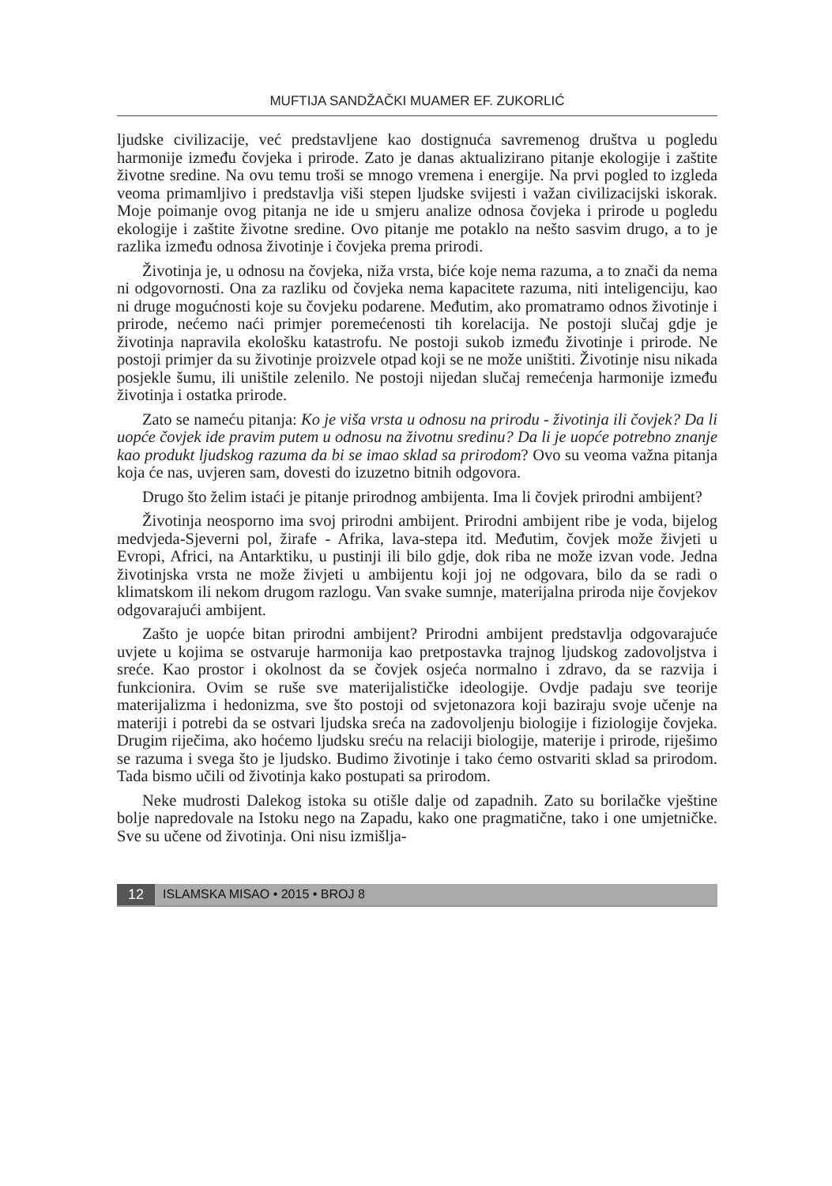MUFTIJA SANDŽAČKI MUAMER EF. ZUKORLIĆ
ljudske civilizacije, već predstavljene kao dostignuća savremenog društva u pogledu harmonije između čovjeka i prirode. Zato je danas aktualizirano pitanje ekologije i zaštite životne sredine. Na ovu temu troši se mnogo vremena i energije. Na prvi pogled to izgleda veoma primamljivo i predstavlja viši stepen ljudske svijesti i važan civilizacijski iskorak. Moje poimanje ovog pitanja ne ide u smjeru analize odnosa čovjeka i prirode u pogledu ekologije i zaštite životne sredine. Ovo pitanje me potaklo na nešto sasvim drugo, a to je razlika između odnosa životinje i čovjeka prema prirodi.
Životinja je, u odnosu na čovjeka, niža vrsta, biće koje nema razuma, a to znači da nema ni odgovornosti. Ona za razliku od čovjeka nema kapacitete razuma, niti inteligenciju, kao ni druge mogućnosti koje su čovjeku podarene. Međutim, ako promatramo odnos životinje i prirode, nećemo naći primjer poremećenosti tih korelacija. Ne postoji slučaj gdje je životinja napravila ekološku katastrofu. Ne postoji sukob između životinje i prirode. Ne postoji primjer da su životinje proizvele otpad koji se ne može uništiti. Životinje nisu nikada posjekle šumu, ili uništile zelenilo. Ne postoji nijedan slučaj remećenja harmonije između životinja i ostatka prirode.
Zato se nameću pitanja: Ko je viša vrsta u odnosu na prirodu - životinja ili čovjek? Da li uopće čovjek ide pravim putem u odnosu na životnu sredinu? Da li je uopće potrebno znanje kao produkt ljudskog razuma da bi se imao sklad sa prirodom? Ovo su veoma važna pitanja koja će nas, uvjeren sam, dovesti do izuzetno bitnih odgovora.
Drugo što želim istaći je pitanje prirodnog ambijenta. Ima li čovjek prirodni ambijent?
Životinja neosporno ima svoj prirodni ambijent. Prirodni ambijent ribe je voda, bijelog medvjeda-Sjeverni pol, žirafe - Afrika, lava-stepa itd. Međutim, čovjek može živjeti u Evropi, Africi, na Antarktiku, u pustinji ili bilo gdje, dok riba ne može izvan vode. Jedna životinjska vrsta ne može živjeti u ambijentu koji joj ne odgovara, bilo da se radi o klimatskom ili nekom drugom razlogu. Van svake sumnje, materijalna priroda nije čovjekov odgovarajući ambijent.
Zašto je uopće bitan prirodni ambijent? Prirodni ambijent predstavlja odgovarajuće uvjete u kojima se ostvaruje harmonija kao pretpostavka trajnog ljudskog zadovoljstva i sreće. Kao prostor i okolnost da se čovjek osjeća normalno i zdravo, da se razvija i funkcionira. Ovim se ruše sve materijalističke ideologije. Ovdje padaju sve teorije materijalizma i hedonizma, sve što postoji od svjetonazora koji baziraju svoje učenje na materiji i potrebi da se ostvari ljudska sreća na zadovoljenju biologije i fiziologije čovjeka. Drugim riječima, ako hoćemo ljudsku sreću na relaciji biologije, materije i prirode, riješimo se razuma i svega što je ljudsko. Budimo životinje i tako ćemo ostvariti sklad sa prirodom. Tada bismo učili od životinja kako postupati sa prirodom.
Neke mudrosti Dalekog istoka su otišle dalje od zapadnih. Zato su borilačke vještine bolje napredovale na Istoku nego na Zapadu, kako one pragmatične, tako i one umjetničke. Sve su učene od životinja. Oni nisu izmišlja-
12 ISLAMSKA MISAO • 2015 • BROJ 8